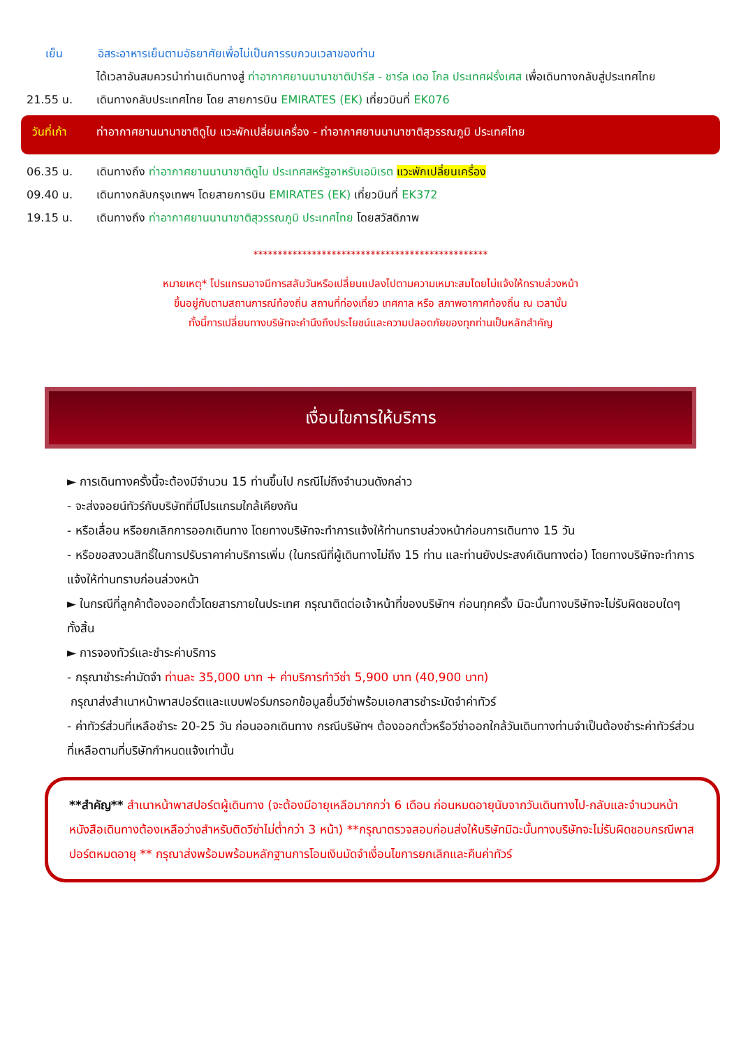เย็น อิสระอาหารเย็นตามอัธยาศัยเพื่อไม่เป็นการรบกวนเวลาของท่าน
ได้เวลาอันสมควรนำท่านเดินทางสู่ ท่าอากาศยานนานาชาติปารีส - ชาร์ล เดอ โกล ประเทศฝรั่งเศส เพื่อเดินทางกลับสู่ประเทศไทย
21.55 น. เดินทางกลับประเทศไทย โดย สายการบิน EMIRATES (EK) เที่ยวบินที่ EK076
วันที่เก้า
ท่าอากาศยานนานาชาติดูไบ แวะพักเปลี่ยนเครื่อง - ท่าอากาศยานนานาชาติสุวรรณภูมิ ประเทศไทย
06.35 น. เดินทางถึง ท่าอากาศยานนานาชาติดูไบ ประเทศสหรัฐอาหรับเอมิเรต แวะพักเปลี่ยนเครื่อง
09.40 น. เดินทางกลับกรุงเทพฯ โดยสายการบิน EMIRATES (EK) เที่ยวบินที่ EK372
19.15 น. เดินทางถึง ท่าอากาศยานนานาชาติสุวรรณภูมิ ประเทศไทย โดยสวัสดิภาพ
************************************************
หมายเหตุ* โปรแกรมอาจมีการสลับวันหรือเปลี่ยนแปลงไปตามความเหมาะสมโดยไม่แจ้งให้ทราบล่วงหน้า
ขึ้นอยู่กับตามสถานการณ์ท้องถิ่น สถานที่ท่องเที่ยว เทศกาล หรือ สภาพอากาศท้องถิ่น ณ เวลานั้น
ทั้งนี้การเปลี่ยนทางบริษัทจะคำนึงถึงประโยชน์และความปลอดภัยของทุกท่านเป็นหลักสำคัญ
เงื่อนไขการให้บริการ
► การเดินทางครั้งนี้จะต้องมีจำนวน 15 ท่านขึ้นไป กรณีไม่ถึงจำนวนดังกล่าว
- จะส่งจอยน์ทัวร์กับบริษัทที่มีโปรแกรมใกล้เคียงกัน
- หรือเลื่อน หรือยกเลิกการออกเดินทาง โดยทางบริษัทจะทำการแจ้งให้ท่านทราบล่วงหน้าก่อนการเดินทาง 15 วัน
- หรือขอสงวนสิทธิ์ในการปรับราคาค่าบริการเพิ่ม (ในกรณีที่ผู้เดินทางไม่ถึง 15 ท่าน และท่านยังประสงค์เดินทางต่อ) โดยทางบริษัทจะทำการแจ้งให้ท่านทราบก่อนล่วงหน้า
► ในกรณีที่ลูกค้าต้องออกตั๋วโดยสารภายในประเทศ กรุณาติดต่อเจ้าหน้าที่ของบริษัทฯ ก่อนทุกครั้ง มิฉะนั้นทางบริษัทจะไม่รับผิดชอบใดๆ ทั้งสิ้น
► การจองทัวร์และชำระค่าบริการ
- กรุณาชำระค่ามัดจำ ท่านละ 35,000 บาท + ค่าบริการทำวีซ่า 5,900 บาท (40,900 บาท)
กรุณาส่งสำเนาหน้าพาสปอร์ตและแบบฟอร์มกรอกข้อมูลยื่นวีซ่าพร้อมเอกสารชำระมัดจำค่าทัวร์
- ค่าทัวร์ส่วนที่เหลือชำระ 20-25 วัน ก่อนออกเดินทาง กรณีบริษัทฯ ต้องออกตั๋วหรือวีซ่าออกใกล้วันเดินทางท่านจำเป็นต้องชำระค่าทัวร์ส่วนที่เหลือตามที่บริษัทกำหนดแจ้งเท่านั้น
**สำคัญ** สำเนาหน้าพาสปอร์ตผู้เดินทาง (จะต้องมีอายุเหลือมากกว่า 6 เดือน ก่อนหมดอายุนับจากวันเดินทางไป-กลับและจำนวนหน้าหนังสือเดินทางต้องเหลือว่างสำหรับติดวีซ่าไม่ต่ำกว่า 3 หน้า) **กรุณาตรวจสอบก่อนส่งให้บริษัทมิฉะนั้นทางบริษัทจะไม่รับผิดชอบกรณีพาสปอร์ตหมดอายุ ** กรุณาส่งพร้อมพร้อมหลักฐานการโอนเงินมัดจำเงื่อนไขการยกเลิกและคืนค่าทัวร์